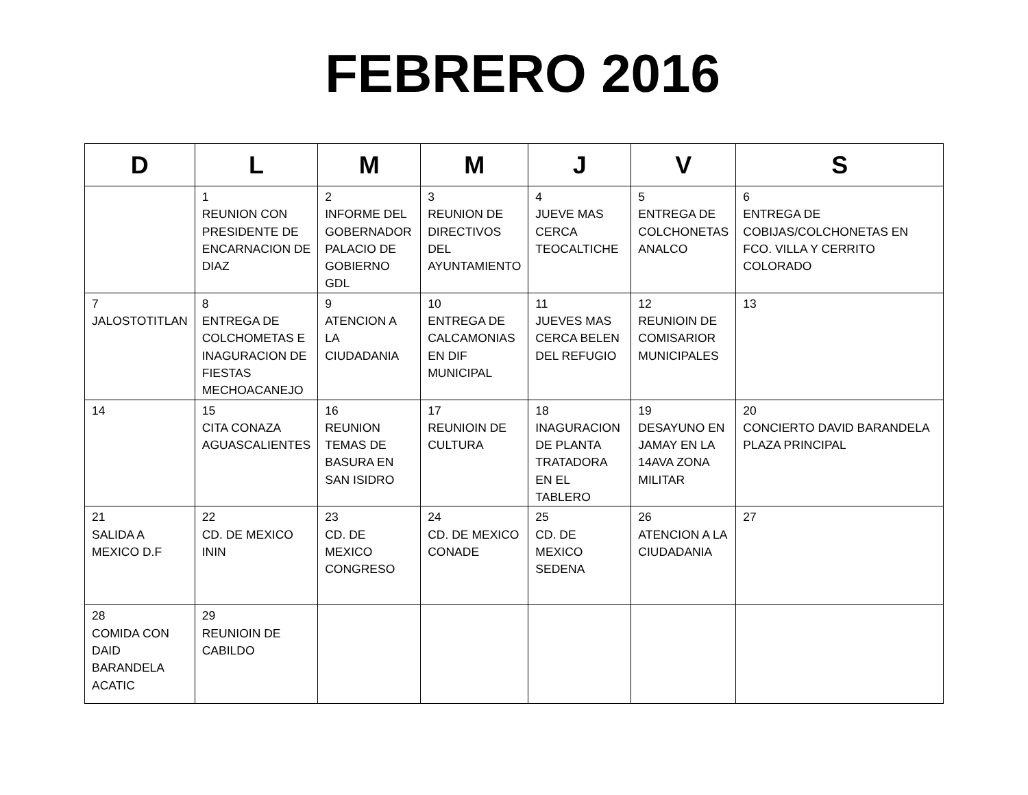FEBRERO 2016
| D | L | M | M | J | V | S |
| --- | --- | --- | --- | --- | --- | --- |
| | 1 REUNION CON PRESIDENTE DE ENCARNACION DE DIAZ | 2 INFORME DEL GOBERNADOR PALACIO DE GOBIERNO GDL | 3 REUNION DE DIRECTIVOS DEL AYUNTAMIENTO | 4 JUEVE MAS CERCA TEOCALTICHE | 5 ENTREGA DE COLCHONETAS ANALCO | 6 ENTREGA DE COBIJAS/COLCHONETAS EN FCO. VILLA Y CERRITO COLORADO |
| 7 JALOSTOTITLAN | 8 ENTREGA DE COLCHOMETAS E INAGURACION DE FIESTAS MECHOACANEJO | 9 ATENCION A LA CIUDADANIA | 10 ENTREGA DE CALCAMONIAS EN DIF MUNICIPAL | 11 JUEVES MAS CERCA BELEN DEL REFUGIO | 12 REUNIOIN DE COMISARIOR MUNICIPALES | 13 |
| 14 | 15 CITA CONAZA AGUASCALIENTES | 16 REUNION TEMAS DE BASURA EN SAN ISIDRO | 17 REUNIOIN DE CULTURA | 18 INAGURACION DE PLANTA TRATADORA EN EL TABLERO | 19 DESAYUNO EN JAMAY EN LA 14AVA ZONA MILITAR | 20 CONCIERTO DAVID BARANDELA PLAZA PRINCIPAL |
| 21 SALIDA A MEXICO D.F | 22 CD. DE MEXICO ININ | 23 CD. DE MEXICO CONGRESO | 24 CD. DE MEXICO CONADE | 25 CD. DE MEXICO SEDENA | 26 ATENCION A LA CIUDADANIA | 27 |
| 28 COMIDA CON DAID BARANDELA ACATIC | 29 REUNIOIN DE CABILDO | | | | | |